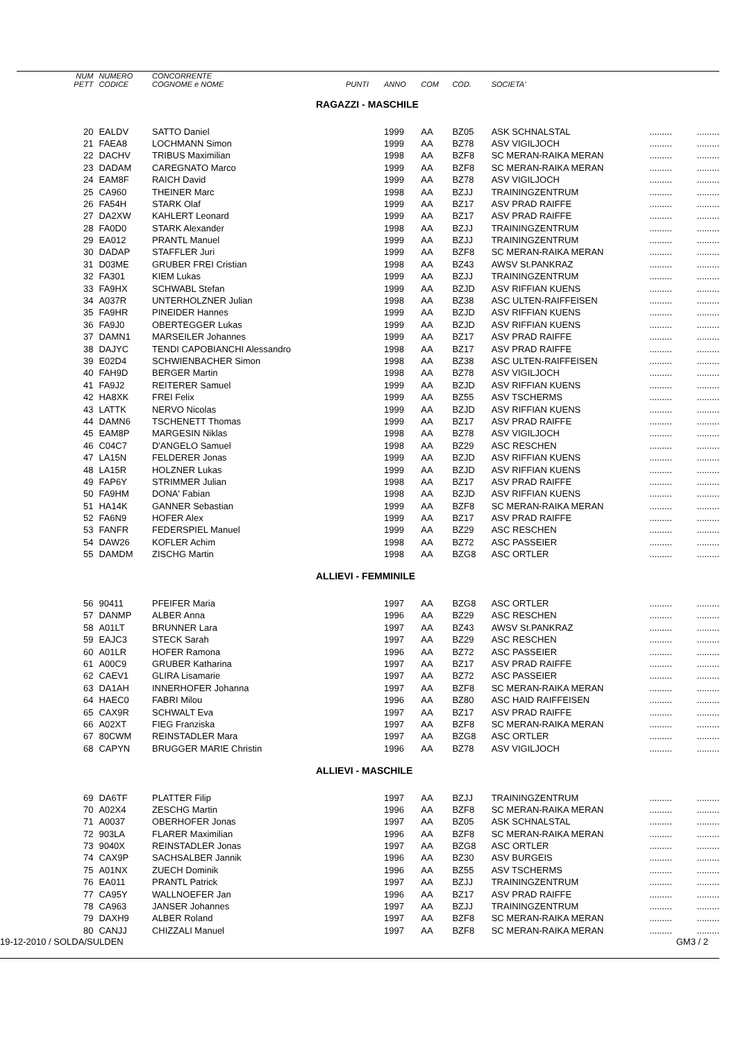| NUM PETT | NUMERO CODICE | CONCORRENTE COGNOME e NOME | PUNTI | ANNO | COM | COD. | SOCIETA' | | |
| --- | --- | --- | --- | --- | --- | --- | --- | --- | --- |
| RAGAZZI - MASCHILE | | | | | | | | | |
| 20 | EALDV | SATTO Daniel | | 1999 | AA | BZ05 | ASK SCHNALSTAL | ......... | ......... |
| 21 | FAEA8 | LOCHMANN Simon | | 1999 | AA | BZ78 | ASV VIGILJOCH | ......... | ......... |
| 22 | DACHV | TRIBUS Maximilian | | 1998 | AA | BZF8 | SC MERAN-RAIKA MERAN | ......... | ......... |
| 23 | DADAM | CAREGNATO Marco | | 1999 | AA | BZF8 | SC MERAN-RAIKA MERAN | ......... | ......... |
| 24 | EAM8F | RAICH David | | 1999 | AA | BZ78 | ASV VIGILJOCH | ......... | ......... |
| 25 | CA960 | THEINER Marc | | 1998 | AA | BZJJ | TRAININGZENTRUM | ......... | ......... |
| 26 | FA54H | STARK Olaf | | 1999 | AA | BZ17 | ASV PRAD RAIFFE | ......... | ......... |
| 27 | DA2XW | KAHLERT Leonard | | 1999 | AA | BZ17 | ASV PRAD RAIFFE | ......... | ......... |
| 28 | FA0D0 | STARK Alexander | | 1998 | AA | BZJJ | TRAININGZENTRUM | ......... | ......... |
| 29 | EA012 | PRANTL Manuel | | 1999 | AA | BZJJ | TRAININGZENTRUM | ......... | ......... |
| 30 | DADAP | STAFFLER Juri | | 1999 | AA | BZF8 | SC MERAN-RAIKA MERAN | ......... | ......... |
| 31 | D03ME | GRUBER FREI Cristian | | 1998 | AA | BZ43 | AWSV St.PANKRAZ | ......... | ......... |
| 32 | FA301 | KIEM Lukas | | 1999 | AA | BZJJ | TRAININGZENTRUM | ......... | ......... |
| 33 | FA9HX | SCHWABL Stefan | | 1999 | AA | BZJD | ASV RIFFIAN KUENS | ......... | ......... |
| 34 | A037R | UNTERHOLZNER Julian | | 1998 | AA | BZ38 | ASC ULTEN-RAIFFEISEN | ......... | ......... |
| 35 | FA9HR | PINEIDER Hannes | | 1999 | AA | BZJD | ASV RIFFIAN KUENS | ......... | ......... |
| 36 | FA9J0 | OBERTEGGER Lukas | | 1999 | AA | BZJD | ASV RIFFIAN KUENS | ......... | ......... |
| 37 | DAMN1 | MARSEILER Johannes | | 1999 | AA | BZ17 | ASV PRAD RAIFFE | ......... | ......... |
| 38 | DAJYC | TENDI CAPOBIANCHI Alessandro | | 1998 | AA | BZ17 | ASV PRAD RAIFFE | ......... | ......... |
| 39 | E02D4 | SCHWIENBACHER Simon | | 1998 | AA | BZ38 | ASC ULTEN-RAIFFEISEN | ......... | ......... |
| 40 | FAH9D | BERGER Martin | | 1998 | AA | BZ78 | ASV VIGILJOCH | ......... | ......... |
| 41 | FA9J2 | REITERER Samuel | | 1999 | AA | BZJD | ASV RIFFIAN KUENS | ......... | ......... |
| 42 | HA8XK | FREI Felix | | 1999 | AA | BZ55 | ASV TSCHERMS | ......... | ......... |
| 43 | LATTK | NERVO Nicolas | | 1999 | AA | BZJD | ASV RIFFIAN KUENS | ......... | ......... |
| 44 | DAMN6 | TSCHENETT Thomas | | 1999 | AA | BZ17 | ASV PRAD RAIFFE | ......... | ......... |
| 45 | EAM8P | MARGESIN Niklas | | 1998 | AA | BZ78 | ASV VIGILJOCH | ......... | ......... |
| 46 | C04C7 | D'ANGELO Samuel | | 1998 | AA | BZ29 | ASC RESCHEN | ......... | ......... |
| 47 | LA15N | FELDERER Jonas | | 1999 | AA | BZJD | ASV RIFFIAN KUENS | ......... | ......... |
| 48 | LA15R | HOLZNER Lukas | | 1999 | AA | BZJD | ASV RIFFIAN KUENS | ......... | ......... |
| 49 | FAP6Y | STRIMMER Julian | | 1998 | AA | BZ17 | ASV PRAD RAIFFE | ......... | ......... |
| 50 | FA9HM | DONA' Fabian | | 1998 | AA | BZJD | ASV RIFFIAN KUENS | ......... | ......... |
| 51 | HA14K | GANNER Sebastian | | 1999 | AA | BZF8 | SC MERAN-RAIKA MERAN | ......... | ......... |
| 52 | FA6N9 | HOFER Alex | | 1999 | AA | BZ17 | ASV PRAD RAIFFE | ......... | ......... |
| 53 | FANFR | FEDERSPIEL Manuel | | 1999 | AA | BZ29 | ASC RESCHEN | ......... | ......... |
| 54 | DAW26 | KOFLER Achim | | 1998 | AA | BZ72 | ASC PASSEIER | ......... | ......... |
| 55 | DAMDM | ZISCHG Martin | | 1998 | AA | BZG8 | ASC ORTLER | ......... | ......... |
| ALLIEVI - FEMMINILE | | | | | | | | | |
| 56 | 90411 | PFEIFER Maria | | 1997 | AA | BZG8 | ASC ORTLER | ......... | ......... |
| 57 | DANMP | ALBER Anna | | 1996 | AA | BZ29 | ASC RESCHEN | ......... | ......... |
| 58 | A01LT | BRUNNER Lara | | 1997 | AA | BZ43 | AWSV St.PANKRAZ | ......... | ......... |
| 59 | EAJC3 | STECK Sarah | | 1997 | AA | BZ29 | ASC RESCHEN | ......... | ......... |
| 60 | A01LR | HOFER Ramona | | 1996 | AA | BZ72 | ASC PASSEIER | ......... | ......... |
| 61 | A00C9 | GRUBER Katharina | | 1997 | AA | BZ17 | ASV PRAD RAIFFE | ......... | ......... |
| 62 | CAEV1 | GLIRA Lisamarie | | 1997 | AA | BZ72 | ASC PASSEIER | ......... | ......... |
| 63 | DA1AH | INNERHOFER Johanna | | 1997 | AA | BZF8 | SC MERAN-RAIKA MERAN | ......... | ......... |
| 64 | HAEC0 | FABRI Milou | | 1996 | AA | BZ80 | ASC HAID RAIFFEISEN | ......... | ......... |
| 65 | CAX9R | SCHWALT Eva | | 1997 | AA | BZ17 | ASV PRAD RAIFFE | ......... | ......... |
| 66 | A02XT | FIEG Franziska | | 1997 | AA | BZF8 | SC MERAN-RAIKA MERAN | ......... | ......... |
| 67 | 80CWM | REINSTADLER Mara | | 1997 | AA | BZG8 | ASC ORTLER | ......... | ......... |
| 68 | CAPYN | BRUGGER MARIE Christin | | 1996 | AA | BZ78 | ASV VIGILJOCH | ......... | ......... |
| ALLIEVI - MASCHILE | | | | | | | | | |
| 69 | DA6TF | PLATTER Filip | | 1997 | AA | BZJJ | TRAININGZENTRUM | ......... | ......... |
| 70 | A02X4 | ZESCHG Martin | | 1996 | AA | BZF8 | SC MERAN-RAIKA MERAN | ......... | ......... |
| 71 | A0037 | OBERHOFER Jonas | | 1997 | AA | BZ05 | ASK SCHNALSTAL | ......... | ......... |
| 72 | 903LA | FLARER Maximilian | | 1996 | AA | BZF8 | SC MERAN-RAIKA MERAN | ......... | ......... |
| 73 | 9040X | REINSTADLER Jonas | | 1997 | AA | BZG8 | ASC ORTLER | ......... | ......... |
| 74 | CAX9P | SACHSALBER Jannik | | 1996 | AA | BZ30 | ASV BURGEIS | ......... | ......... |
| 75 | A01NX | ZUECH Dominik | | 1996 | AA | BZ55 | ASV TSCHERMS | ......... | ......... |
| 76 | EA011 | PRANTL Patrick | | 1997 | AA | BZJJ | TRAININGZENTRUM | ......... | ......... |
| 77 | CA95Y | WALLNOEFER Jan | | 1996 | AA | BZ17 | ASV PRAD RAIFFE | ......... | ......... |
| 78 | CA963 | JANSER Johannes | | 1997 | AA | BZJJ | TRAININGZENTRUM | ......... | ......... |
| 79 | DAXH9 | ALBER Roland | | 1997 | AA | BZF8 | SC MERAN-RAIKA MERAN | ......... | ......... |
| 80 | CANJJ | CHIZZALI Manuel | | 1997 | AA | BZF8 | SC MERAN-RAIKA MERAN | ......... | ......... |
19-12-2010 / SOLDA/SULDEN GM3 / 2